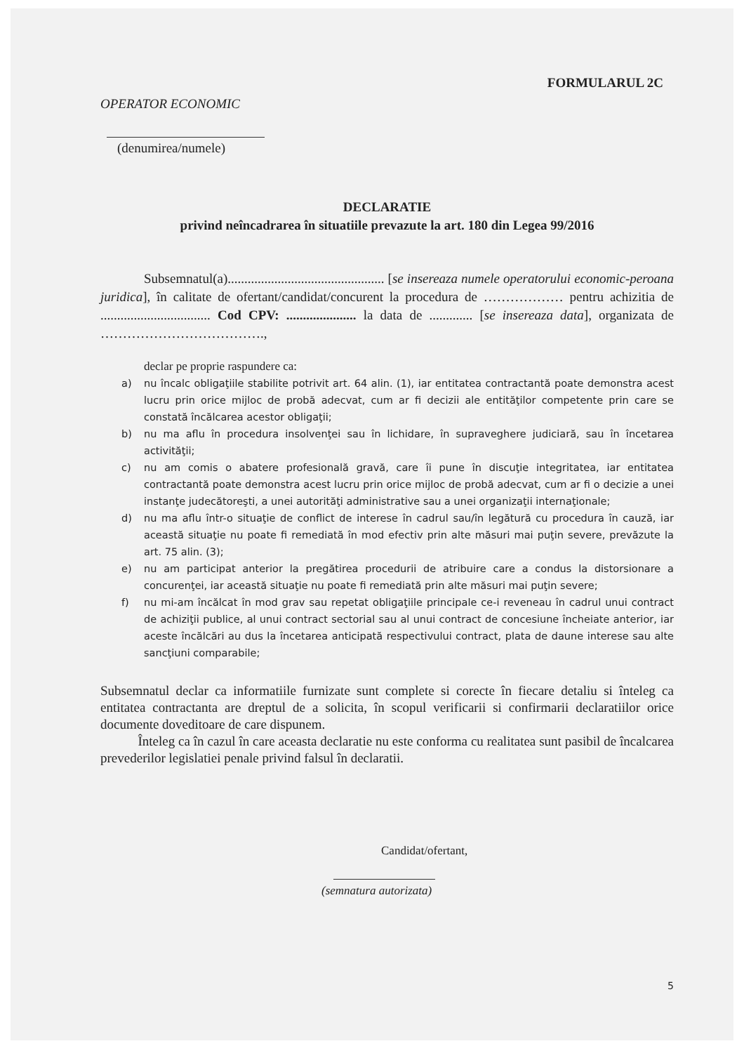FORMULARUL 2C
OPERATOR ECONOMIC
(denumirea/numele)
DECLARATIE
privind neîncadrarea în situatiile prevazute la art. 180 din Legea 99/2016
Subsemnatul(a)............................................... [se insereaza numele operatorului economic-peroana juridica], în calitate de ofertant/candidat/concurent la procedura de ……………… pentru achizitia de ................................. Cod CPV: ..................... la data de ............. [se insereaza data], organizata de ……………………………….,
declar pe proprie raspundere ca:
a) nu încalc obligaţiile stabilite potrivit art. 64 alin. (1), iar entitatea contractantă poate demonstra acest lucru prin orice mijloc de probă adecvat, cum ar fi decizii ale entităţilor competente prin care se constată încălcarea acestor obligaţii;
b) nu ma aflu în procedura insolvenţei sau în lichidare, în supraveghere judiciară, sau în încetarea activităţii;
c) nu am comis o abatere profesională gravă, care îi pune în discuţie integritatea, iar entitatea contractantă poate demonstra acest lucru prin orice mijloc de probă adecvat, cum ar fi o decizie a unei instanţe judecătoreşti, a unei autorităţi administrative sau a unei organizaţii internaţionale;
d) nu ma aflu într-o situaţie de conflict de interese în cadrul sau/în legătură cu procedura în cauză, iar această situaţie nu poate fi remediată în mod efectiv prin alte măsuri mai puţin severe, prevăzute la art. 75 alin. (3);
e) nu am participat anterior la pregătirea procedurii de atribuire care a condus la distorsionare a concurenţei, iar această situaţie nu poate fi remediată prin alte măsuri mai puţin severe;
f) nu mi-am încălcat în mod grav sau repetat obligaţiile principale ce-i reveneau în cadrul unui contract de achiziţii publice, al unui contract sectorial sau al unui contract de concesiune încheiate anterior, iar aceste încălcări au dus la încetarea anticipată respectivului contract, plata de daune interese sau alte sancţiuni comparabile;
Subsemnatul declar ca informatiile furnizate sunt complete si corecte în fiecare detaliu si înteleg ca entitatea contractanta are dreptul de a solicita, în scopul verificarii si confirmarii declaratiilor orice documente doveditoare de care dispunem.
Înteleg ca în cazul în care aceasta declaratie nu este conforma cu realitatea sunt pasibil de încalcarea prevederilor legislatiei penale privind falsul în declaratii.
Candidat/ofertant,
(semnatura autorizata)
5